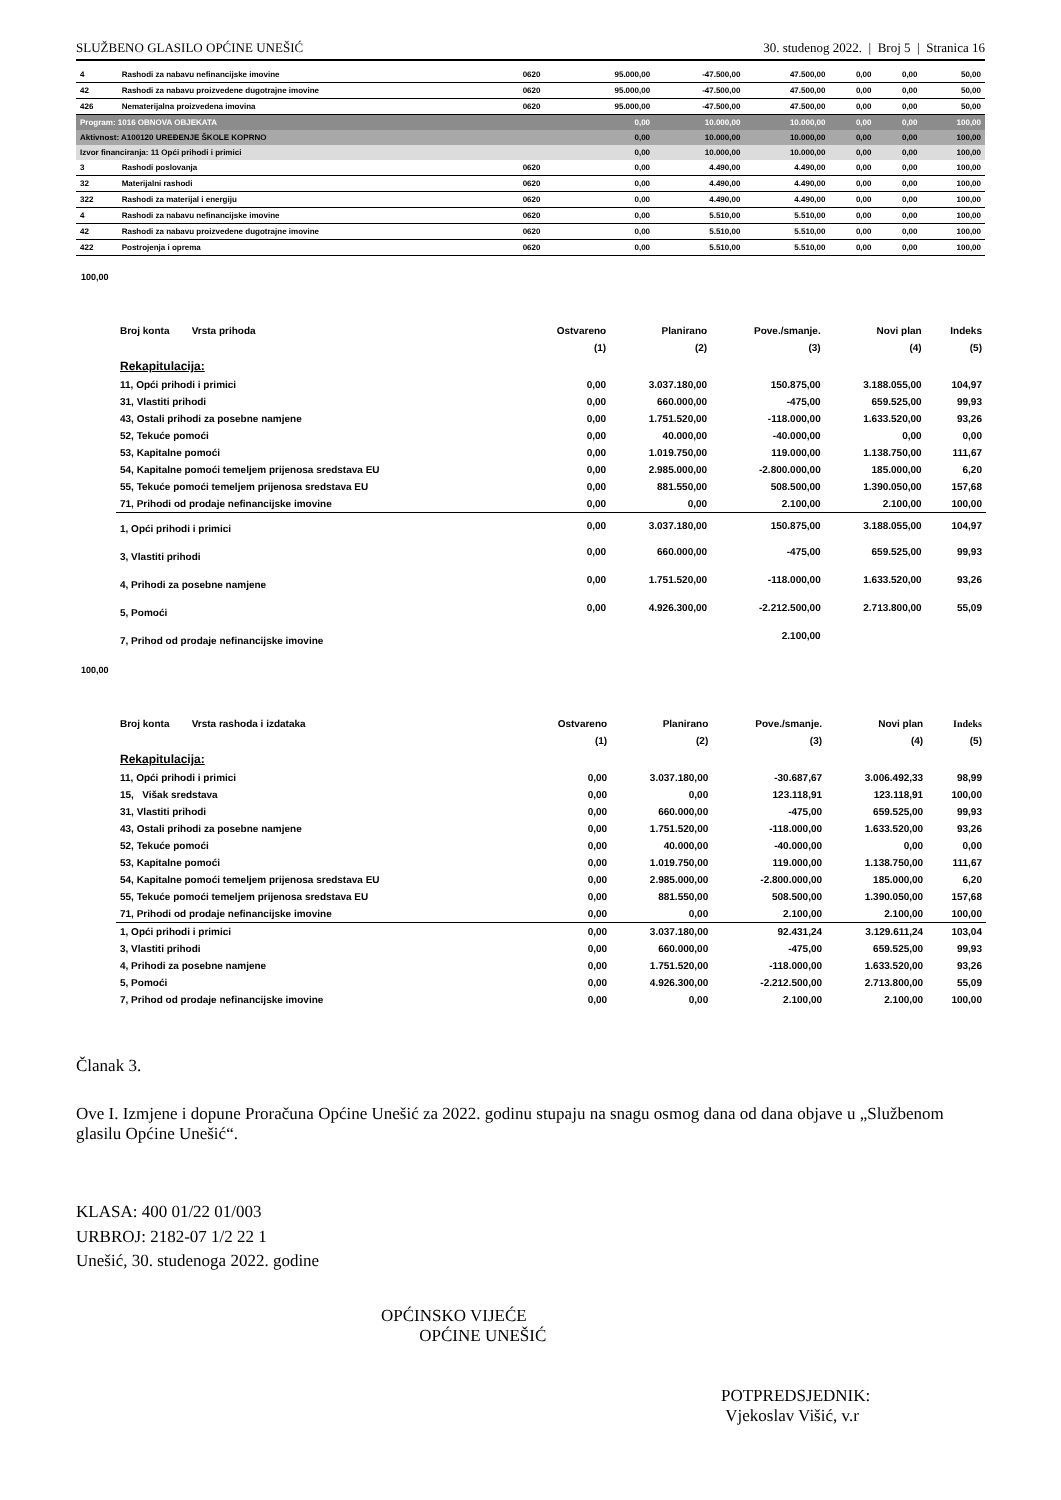SLUŽBENO GLASILO OPĆINE UNEŠIĆ 30. studenog 2022. | Broj 5 | Stranica 16
| 4 | Rashodi za nabavu nefinancijske imovine | 0620 | 95.000,00 | -47.500,00 | 47.500,00 | 0,00 | 0,00 | 50,00 |
| 42 | Rashodi za nabavu proizvedene dugotrajne imovine | 0620 | 95.000,00 | -47.500,00 | 47.500,00 | 0,00 | 0,00 | 50,00 |
| 426 | Nematerijalna proizvedena imovina | 0620 | 95.000,00 | -47.500,00 | 47.500,00 | 0,00 | 0,00 | 50,00 |
| Program: 1016 OBNOVA OBJEKATA | | | 0,00 | 10.000,00 | 10.000,00 | 0,00 | 0,00 | 100,00 |
| Aktivnost: A100120 UREĐENJE ŠKOLE KOPRNO | | | 0,00 | 10.000,00 | 10.000,00 | 0,00 | 0,00 | 100,00 |
| Izvor financiranja: 11 Opći prihodi i primici | | | 0,00 | 10.000,00 | 10.000,00 | 0,00 | 0,00 | 100,00 |
| 3 | Rashodi poslovanja | 0620 | 0,00 | 4.490,00 | 4.490,00 | 0,00 | 0,00 | 100,00 |
| 32 | Materijalni rashodi | 0620 | 0,00 | 4.490,00 | 4.490,00 | 0,00 | 0,00 | 100,00 |
| 322 | Rashodi za materijal i energiju | 0620 | 0,00 | 4.490,00 | 4.490,00 | 0,00 | 0,00 | 100,00 |
| 4 | Rashodi za nabavu nefinancijske imovine | 0620 | 0,00 | 5.510,00 | 5.510,00 | 0,00 | 0,00 | 100,00 |
| 42 | Rashodi za nabavu proizvedene dugotrajne imovine | 0620 | 0,00 | 5.510,00 | 5.510,00 | 0,00 | 0,00 | 100,00 |
| 422 | Postrojenja i oprema | 0620 | 0,00 | 5.510,00 | 5.510,00 | 0,00 | 0,00 | 100,00 |
100,00
| Broj konta Vrsta prihoda | Ostvareno | Planirano | Pove./smanje. | Novi plan | Indeks |
| --- | --- | --- | --- | --- | --- |
| | (1) | (2) | (3) | (4) | (5) |
| Rekapitulacija: | | | | | |
| 11, Opći prihodi i primici | 0,00 | 3.037.180,00 | 150.875,00 | 3.188.055,00 | 104,97 |
| 31, Vlastiti prihodi | 0,00 | 660.000,00 | -475,00 | 659.525,00 | 99,93 |
| 43, Ostali prihodi za posebne namjene | 0,00 | 1.751.520,00 | -118.000,00 | 1.633.520,00 | 93,26 |
| 52, Tekuće pomoći | 0,00 | 40.000,00 | -40.000,00 | 0,00 | 0,00 |
| 53, Kapitalne pomoći | 0,00 | 1.019.750,00 | 119.000,00 | 1.138.750,00 | 111,67 |
| 54, Kapitalne pomoći temeljem prijenosa sredstava EU | 0,00 | 2.985.000,00 | -2.800.000,00 | 185.000,00 | 6,20 |
| 55, Tekuće pomoći temeljem prijenosa sredstava EU | 0,00 | 881.550,00 | 508.500,00 | 1.390.050,00 | 157,68 |
| 71, Prihodi od prodaje nefinancijske imovine | 0,00 | 0,00 | 2.100,00 | 2.100,00 | 100,00 |
| 1, Opći prihodi i primici | 0,00 | 3.037.180,00 | 150.875,00 | 3.188.055,00 | 104,97 |
| 3, Vlastiti prihodi | 0,00 | 660.000,00 | -475,00 | 659.525,00 | 99,93 |
| 4, Prihodi za posebne namjene | 0,00 | 1.751.520,00 | -118.000,00 | 1.633.520,00 | 93,26 |
| 5, Pomoći | 0,00 | 4.926.300,00 | -2.212.500,00 | 2.713.800,00 | 55,09 |
| 7, Prihod od prodaje nefinancijske imovine | | | 2.100,00 | | |
100,00
| Broj konta Vrsta rashoda i izdataka | Ostvareno | Planirano | Pove./smanje. | Novi plan | Indeks |
| --- | --- | --- | --- | --- | --- |
| | (1) | (2) | (3) | (4) | (5) |
| Rekapitulacija: | | | | | |
| 11, Opći prihodi i primici | 0,00 | 3.037.180,00 | -30.687,67 | 3.006.492,33 | 98,99 |
| 15, Višak sredstava | 0,00 | 0,00 | 123.118,91 | 123.118,91 | 100,00 |
| 31, Vlastiti prihodi | 0,00 | 660.000,00 | -475,00 | 659.525,00 | 99,93 |
| 43, Ostali prihodi za posebne namjene | 0,00 | 1.751.520,00 | -118.000,00 | 1.633.520,00 | 93,26 |
| 52, Tekuće pomoći | 0,00 | 40.000,00 | -40.000,00 | 0,00 | 0,00 |
| 53, Kapitalne pomoći | 0,00 | 1.019.750,00 | 119.000,00 | 1.138.750,00 | 111,67 |
| 54, Kapitalne pomoći temeljem prijenosa sredstava EU | 0,00 | 2.985.000,00 | -2.800.000,00 | 185.000,00 | 6,20 |
| 55, Tekuće pomoći temeljem prijenosa sredstava EU | 0,00 | 881.550,00 | 508.500,00 | 1.390.050,00 | 157,68 |
| 71, Prihodi od prodaje nefinancijske imovine | 0,00 | 0,00 | 2.100,00 | 2.100,00 | 100,00 |
| 1, Opći prihodi i primici | 0,00 | 3.037.180,00 | 92.431,24 | 3.129.611,24 | 103,04 |
| 3, Vlastiti prihodi | 0,00 | 660.000,00 | -475,00 | 659.525,00 | 99,93 |
| 4, Prihodi za posebne namjene | 0,00 | 1.751.520,00 | -118.000,00 | 1.633.520,00 | 93,26 |
| 5, Pomoći | 0,00 | 4.926.300,00 | -2.212.500,00 | 2.713.800,00 | 55,09 |
| 7, Prihod od prodaje nefinancijske imovine | 0,00 | 0,00 | 2.100,00 | 2.100,00 | 100,00 |
Članak 3.
Ove I. Izmjene i dopune Proračuna Općine Unešić za 2022. godinu stupaju na snagu osmog dana od dana objave u „Službenom glasilu Općine Unešić“.
KLASA: 400 01/22 01/003
URBROJ: 2182-07 1/2 22 1
Unešić, 30. studenoga 2022. godine
OPĆINSKO VIJEĆE
OPĆINE UNEŠIĆ
POTPREDSJEDNIK:
Vjekoslav Višić, v.r